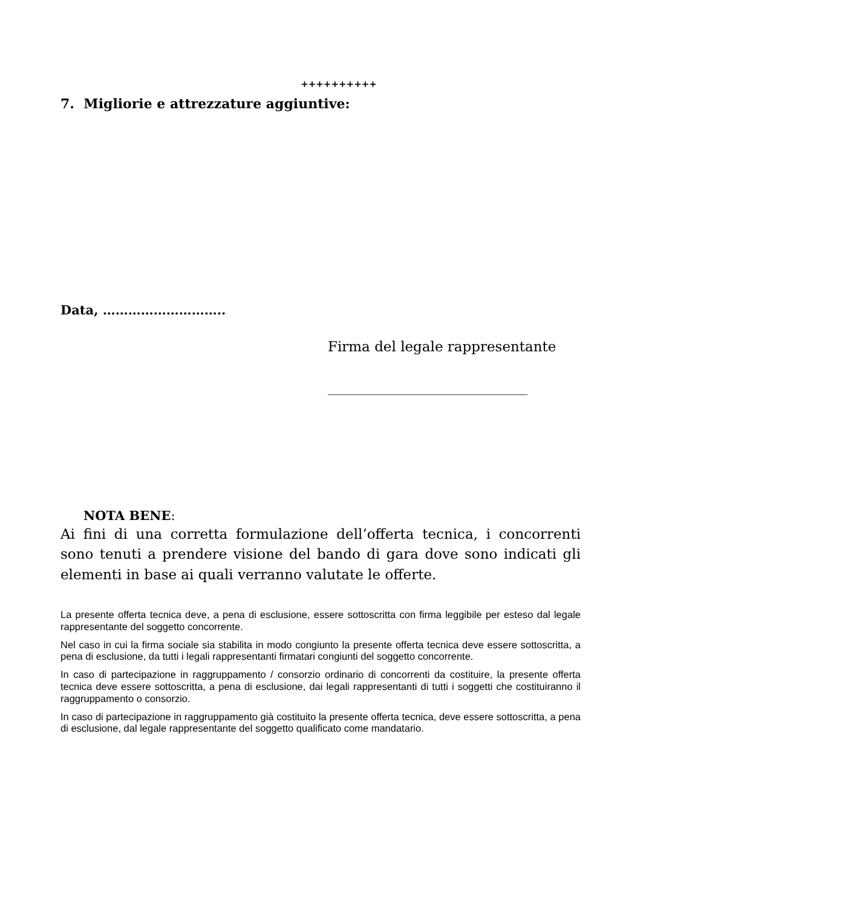++++++++++
7. Migliorie e attrezzature aggiuntive:
Data, ………………………..
Firma del legale rappresentante
______________________________
NOTA BENE:
Ai fini di una corretta formulazione dell’offerta tecnica, i concorrenti sono tenuti a prendere visione del bando di gara dove sono indicati gli elementi in base ai quali verranno valutate le offerte.
La presente offerta tecnica deve, a pena di esclusione, essere sottoscritta con firma leggibile per esteso dal legale rappresentante del soggetto concorrente.
Nel caso in cui la firma sociale sia stabilita in modo congiunto la presente offerta tecnica deve essere sottoscritta, a pena di esclusione, da tutti i legali rappresentanti firmatari congiunti del soggetto concorrente.
In caso di partecipazione in raggruppamento / consorzio ordinario di concorrenti da costituire, la presente offerta tecnica deve essere sottoscritta, a pena di esclusione, dai legali rappresentanti di tutti i soggetti che costituiranno il raggruppamento o consorzio.
In caso di partecipazione in raggruppamento già costituito la presente offerta tecnica, deve essere sottoscritta, a pena di esclusione, dal legale rappresentante del soggetto qualificato come mandatario.